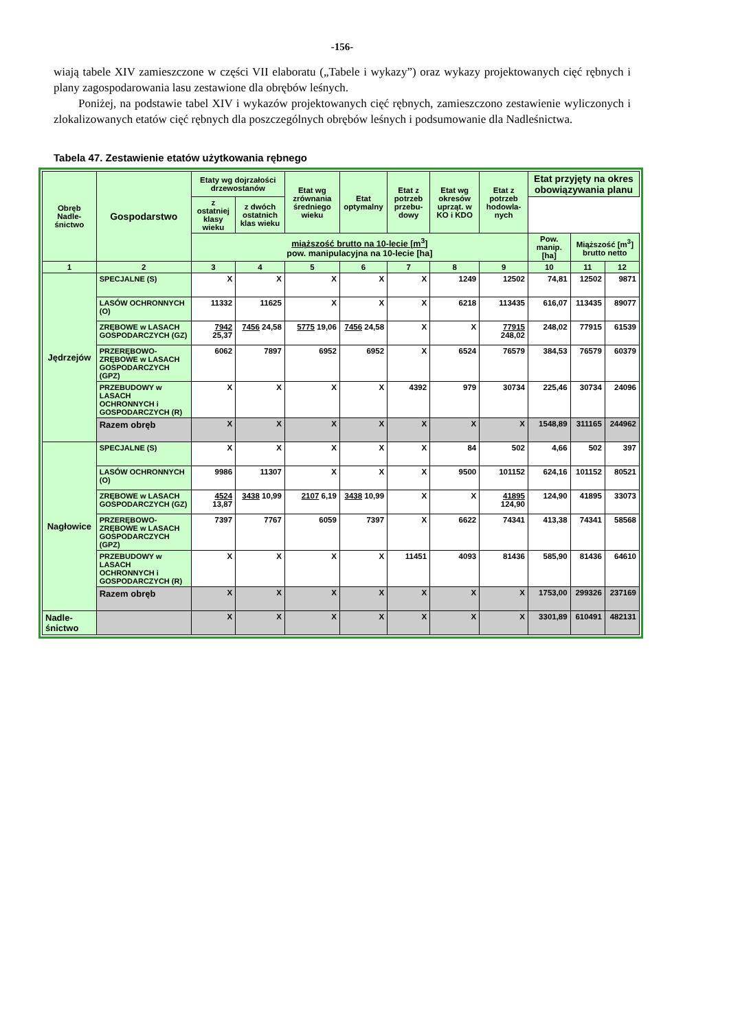-156-
wiają tabele XIV zamieszczone w części VII elaboratu („Tabele i wykazy”) oraz wykazy projektowanych cięć rębnych i plany zagospodarowania lasu zestawione dla obrębów leśnych.
Poniżej, na podstawie tabel XIV i wykazów projektowanych cięć rębnych, zamieszczono zestawienie wyliczonych i zlokalizowanych etatów cięć rębnych dla poszczególnych obrębów leśnych i podsumowanie dla Nadleśnictwa.
Tabela 47. Zestawienie etatów użytkowania rębnego
| Obręb Nadle-śnictwo | Gospodarstwo | Etaty wg dojrzałości drzewostanów | | Etat wg zrównania średniego wieku | Etat optymalny | Etat z potrzeb przebu-dowy | Etat wg okresów uprząt. w KO i KDO | Etat z potrzeb hodowla-nych | Etat przyjęty na okres obowiązywania planu | | |
| --- | --- | --- | --- | --- | --- | --- | --- | --- | --- | --- | --- |
| | | z ostatniej klasy wieku | z dwóch ostatnich klas wieku | | | | | | | | |
| | | miąższość brutto na 10-lecie [m<sup>3</sup>] pow. manipulacyjna na 10-lecie [ha] | | | | | | | Pow. manip. [ha] | Miąższość [m<sup>3</sup>] brutto netto | |
| 1 | 2 | 3 | 4 | 5 | 6 | 7 | 8 | 9 | 10 | 11 | 12 |
| Jędrzejów | SPECJALNE (S) | X | X | X | X | X | 1249 | 12502 | 74,81 | 12502 | 9871 |
| | LASÓW OCHRONNYCH (O) | 11332 | 11625 | X | X | X | 6218 | 113435 | 616,07 | 113435 | 89077 |
| | ZRĘBOWE w LASACH GOSPODARCZYCH (GZ) | 7942 25,37 | 7456 24,58 | 5775 19,06 | 7456 24,58 | X | X | 77915 248,02 | 248,02 | 77915 | 61539 |
| | PRZERĘBOWO-ZRĘBOWE w LASACH GOSPODARCZYCH (GPZ) | 6062 | 7897 | 6952 | 6952 | X | 6524 | 76579 | 384,53 | 76579 | 60379 |
| | PRZEBUDOWY w LASACH OCHRONNYCH i GOSPODARCZYCH (R) | X | X | X | X | 4392 | 979 | 30734 | 225,46 | 30734 | 24096 |
| | Razem obręb | X | X | X | X | X | X | X | 1548,89 | 311165 | 244962 |
| Nagłowice | SPECJALNE (S) | X | X | X | X | X | 84 | 502 | 4,66 | 502 | 397 |
| | LASÓW OCHRONNYCH (O) | 9986 | 11307 | X | X | X | 9500 | 101152 | 624,16 | 101152 | 80521 |
| | ZRĘBOWE w LASACH GOSPODARCZYCH (GZ) | 4524 13,87 | 3438 10,99 | 2107 6,19 | 3438 10,99 | X | X | 41895 124,90 | 124,90 | 41895 | 33073 |
| | PRZERĘBOWO-ZRĘBOWE w LASACH GOSPODARCZYCH (GPZ) | 7397 | 7767 | 6059 | 7397 | X | 6622 | 74341 | 413,38 | 74341 | 58568 |
| | PRZEBUDOWY w LASACH OCHRONNYCH i GOSPODARCZYCH (R) | X | X | X | X | 11451 | 4093 | 81436 | 585,90 | 81436 | 64610 |
| | Razem obręb | X | X | X | X | X | X | X | 1753,00 | 299326 | 237169 |
| Nadle-śnictwo | | X | X | X | X | X | X | X | 3301,89 | 610491 | 482131 |